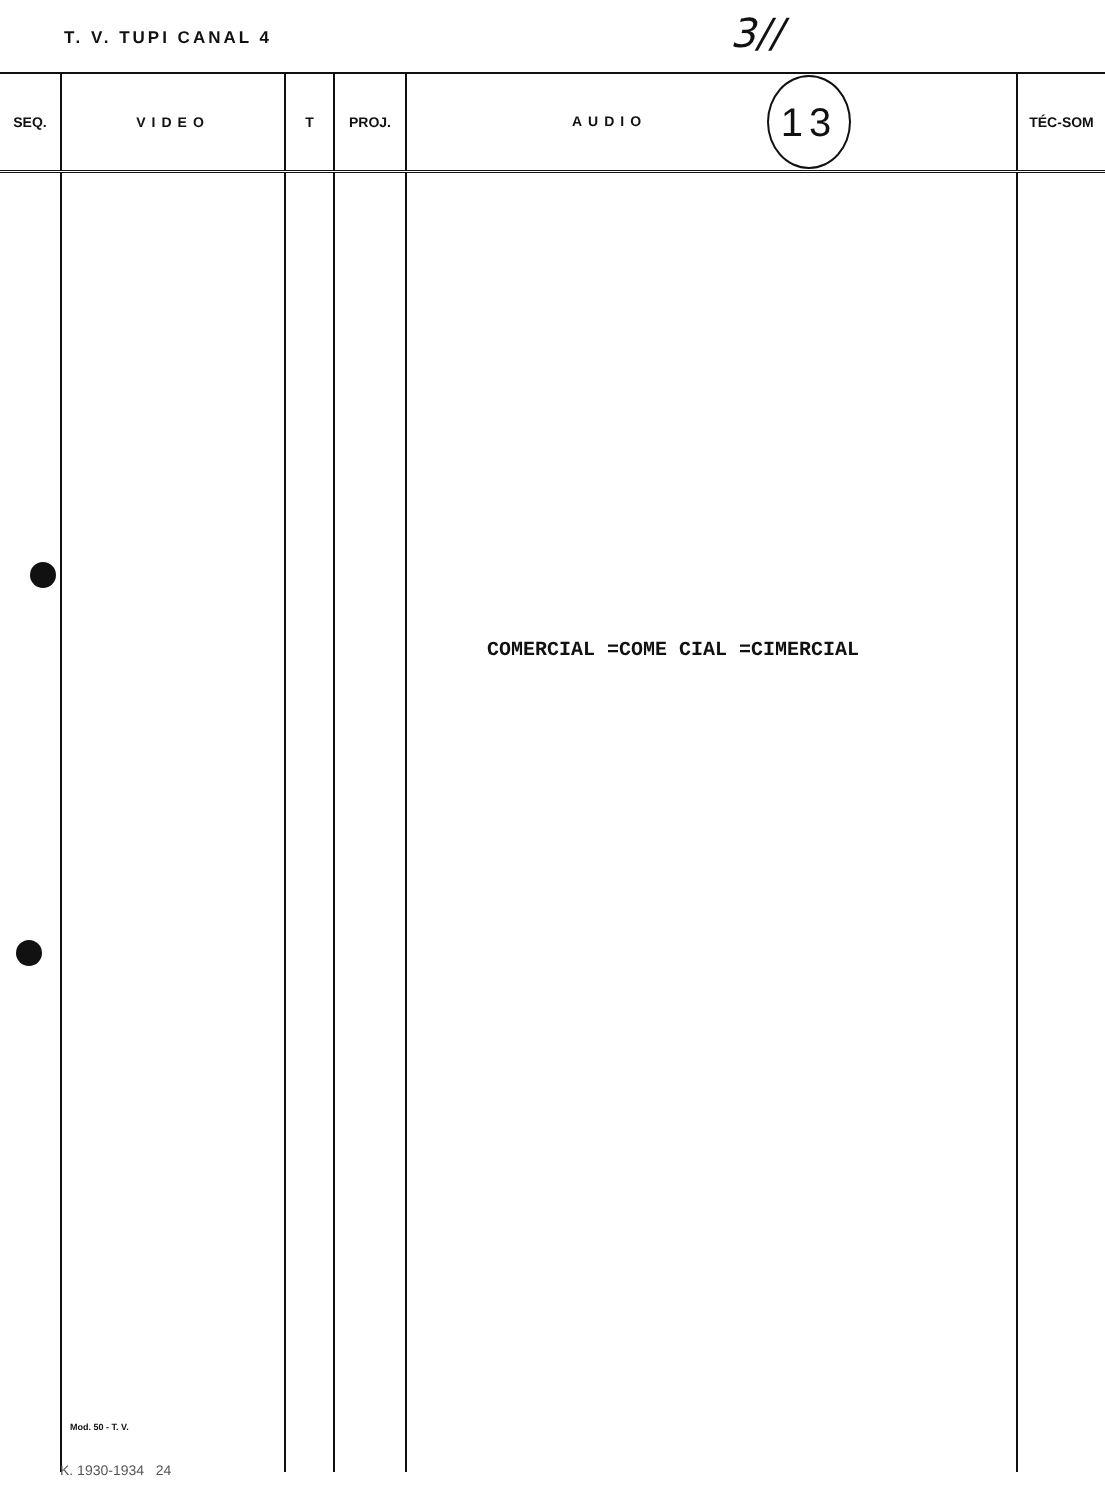T. V. TUPI CANAL 4 3//
| SEQ. | VIDEO | T | PROJ. | AUDIO 13 | TÉC-SOM |
| --- | --- | --- | --- | --- | --- |
| | Mod. 50 - T. V. | | | COMERCIAL =COME CIAL =CIMERCIAL | |
K. 1930-1934 24